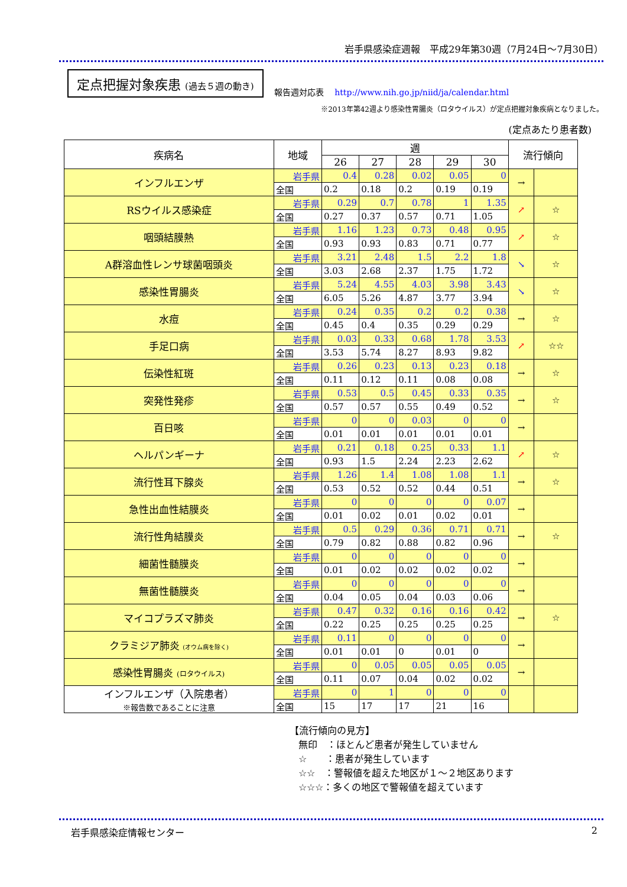岩手県感染症週報　平成29年第30週（7月24日～7月30日）
定点把握対象疾患 (過去５週の動き)
報告週対応表 http://www.nih.go.jp/niid/ja/calendar.html
※2013年第42週より感染性胃腸炎（ロタウイルス）が定点把握対象疾病となりました。
(定点あたり患者数)
| 疾病名 | 地域 | 週 | | | | | 流行傾向 | |
| --- | --- | --- | --- | --- | --- | --- | --- | --- |
| | | 26 | 27 | 28 | 29 | 30 | | |
| インフルエンザ | 岩手県 | 0.4 | 0.28 | 0.02 | 0.05 | 0 | → | |
| | 全国 | 0.2 | 0.18 | 0.2 | 0.19 | 0.19 | | |
| RSウイルス感染症 | 岩手県 | 0.29 | 0.7 | 0.78 | 1 | 1.35 | ↗ | ☆ |
| | 全国 | 0.27 | 0.37 | 0.57 | 0.71 | 1.05 | | |
| 咽頭結膜熱 | 岩手県 | 1.16 | 1.23 | 0.73 | 0.48 | 0.95 | ↗ | ☆ |
| | 全国 | 0.93 | 0.93 | 0.83 | 0.71 | 0.77 | | |
| A群溶血性レンサ球菌咽頭炎 | 岩手県 | 3.21 | 2.48 | 1.5 | 2.2 | 1.8 | ↘ | ☆ |
| | 全国 | 3.03 | 2.68 | 2.37 | 1.75 | 1.72 | | |
| 感染性胃腸炎 | 岩手県 | 5.24 | 4.55 | 4.03 | 3.98 | 3.43 | ↘ | ☆ |
| | 全国 | 6.05 | 5.26 | 4.87 | 3.77 | 3.94 | | |
| 水痘 | 岩手県 | 0.24 | 0.35 | 0.2 | 0.2 | 0.38 | → | ☆ |
| | 全国 | 0.45 | 0.4 | 0.35 | 0.29 | 0.29 | | |
| 手足口病 | 岩手県 | 0.03 | 0.33 | 0.68 | 1.78 | 3.53 | ↗ | ☆☆ |
| | 全国 | 3.53 | 5.74 | 8.27 | 8.93 | 9.82 | | |
| 伝染性紅斑 | 岩手県 | 0.26 | 0.23 | 0.13 | 0.23 | 0.18 | → | ☆ |
| | 全国 | 0.11 | 0.12 | 0.11 | 0.08 | 0.08 | | |
| 突発性発疹 | 岩手県 | 0.53 | 0.5 | 0.45 | 0.33 | 0.35 | → | ☆ |
| | 全国 | 0.57 | 0.57 | 0.55 | 0.49 | 0.52 | | |
| 百日咳 | 岩手県 | 0 | 0 | 0.03 | 0 | 0 | → | |
| | 全国 | 0.01 | 0.01 | 0.01 | 0.01 | 0.01 | | |
| ヘルパンギーナ | 岩手県 | 0.21 | 0.18 | 0.25 | 0.33 | 1.1 | ↗ | ☆ |
| | 全国 | 0.93 | 1.5 | 2.24 | 2.23 | 2.62 | | |
| 流行性耳下腺炎 | 岩手県 | 1.26 | 1.4 | 1.08 | 1.08 | 1.1 | → | ☆ |
| | 全国 | 0.53 | 0.52 | 0.52 | 0.44 | 0.51 | | |
| 急性出血性結膜炎 | 岩手県 | 0 | 0 | 0 | 0 | 0.07 | → | |
| | 全国 | 0.01 | 0.02 | 0.01 | 0.02 | 0.01 | | |
| 流行性角結膜炎 | 岩手県 | 0.5 | 0.29 | 0.36 | 0.71 | 0.71 | → | ☆ |
| | 全国 | 0.79 | 0.82 | 0.88 | 0.82 | 0.96 | | |
| 細菌性髄膜炎 | 岩手県 | 0 | 0 | 0 | 0 | 0 | → | |
| | 全国 | 0.01 | 0.02 | 0.02 | 0.02 | 0.02 | | |
| 無菌性髄膜炎 | 岩手県 | 0 | 0 | 0 | 0 | 0 | → | |
| | 全国 | 0.04 | 0.05 | 0.04 | 0.03 | 0.06 | | |
| マイコプラズマ肺炎 | 岩手県 | 0.47 | 0.32 | 0.16 | 0.16 | 0.42 | → | ☆ |
| | 全国 | 0.22 | 0.25 | 0.25 | 0.25 | 0.25 | | |
| クラミジア肺炎 (オウム病を除く) | 岩手県 | 0.11 | 0 | 0 | 0 | 0 | → | |
| | 全国 | 0.01 | 0.01 | 0 | 0.01 | 0 | | |
| 感染性胃腸炎 (ロタウイルス) | 岩手県 | 0 | 0.05 | 0.05 | 0.05 | 0.05 | → | |
| | 全国 | 0.11 | 0.07 | 0.04 | 0.02 | 0.02 | | |
| インフルエンザ（入院患者） ※報告数であることに注意 | 岩手県 | 0 | 1 | 0 | 0 | 0 | | |
| | 全国 | 15 | 17 | 17 | 21 | 16 | | |
【流行傾向の見方】
無印　：ほとんど患者が発生していません
☆　　：患者が発生しています
☆☆　：警報値を超えた地区が１～２地区あります
☆☆☆：多くの地区で警報値を超えています
岩手県感染症情報センター 2